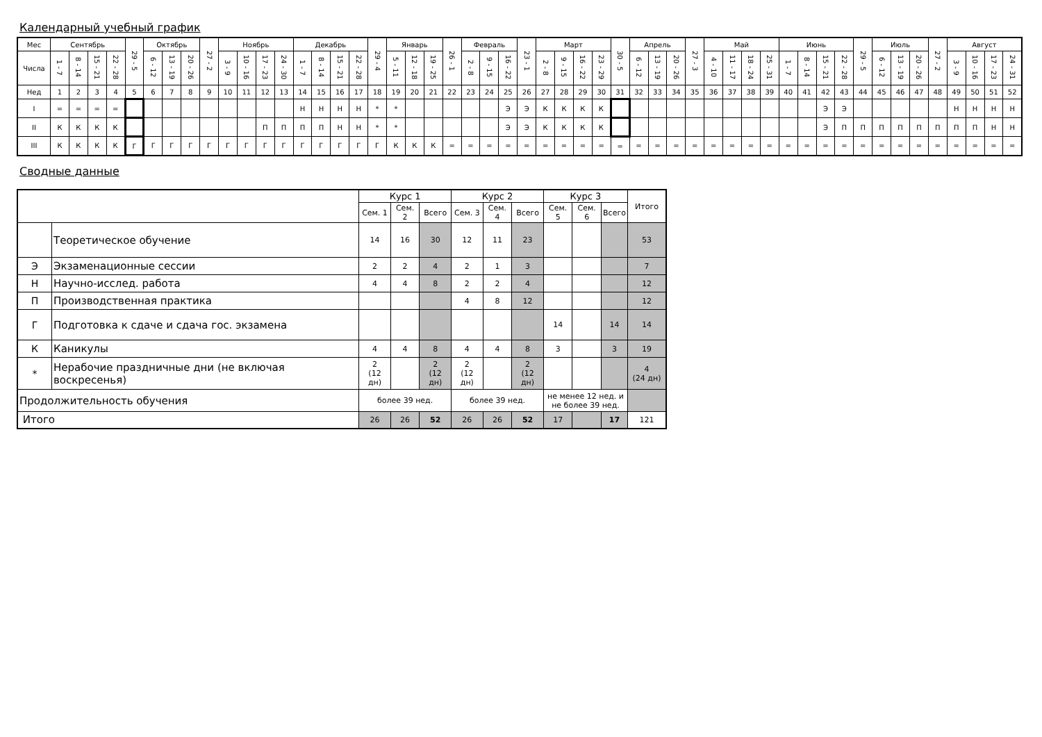Календарный учебный график
| Мес | Сентябрь | | | | 29 - 5 | Октябрь | | | 27 - 2 | Ноябрь | | | | Декабрь | | | | 29 - 4 | Январь | | | 26 - 1 | Февраль | | | 23 - 1 | Март | | | | 30 - 5 | Апрель | | | 27 - 3 | Май | | | | Июнь | | | | 29 - 5 | Июль | | | 27 - 2 | Август | | | |
| Числа | 1 - 7 | 8 - 14 | 15 - 21 | 22 - 28 | | 6 - 12 | 13 - 19 | 20 - 26 | | 3 - 9 | 10 - 16 | 17 - 23 | 24 - 30 | 1 - 7 | 8 - 14 | 15 - 21 | 22 - 28 | | 5 - 11 | 12 - 18 | 19 - 25 | | 2 - 8 | 9 - 15 | 16 - 22 | | 2 - 8 | 9 - 15 | 16 - 22 | 23 - 29 | | 6 - 12 | 13 - 19 | 20 - 26 | | 4 - 10 | 11 - 17 | 18 - 24 | 25 - 31 | 1 - 7 | 8 - 14 | 15 - 21 | 22 - 28 | | 6 - 12 | 13 - 19 | 20 - 26 | | 3 - 9 | 10 - 16 | 17 - 23 | 24 - 31 |
| Нед | 1 | 2 | 3 | 4 | 5 | 6 | 7 | 8 | 9 | 10 | 11 | 12 | 13 | 14 | 15 | 16 | 17 | 18 | 19 | 20 | 21 | 22 | 23 | 24 | 25 | 26 | 27 | 28 | 29 | 30 | 31 | 32 | 33 | 34 | 35 | 36 | 37 | 38 | 39 | 40 | 41 | 42 | 43 | 44 | 45 | 46 | 47 | 48 | 49 | 50 | 51 | 52 |
| I | = | = | = | = | | | | | | | | | | Н | Н | Н | Н | * | * | | | | | | Э | Э | К | К | К | К | | | | | | | | | | | | Э | Э | | | | | | Н | Н | Н | Н |
| II | К | К | К | К | | | | | | | | П | П | П | П | Н | Н | * | * | | | | | | Э | Э | К | К | К | К | | | | | | | | | | | | Э | П | П | П | П | П | П | П | П | Н | Н |
| III | К | К | К | К | Г | Г | Г | Г | Г | Г | Г | Г | Г | Г | Г | Г | Г | Г | К | К | К | = | = | = | = | = | = | = | = | = | = | = | = | = | = | = | = | = | = | = | = | = | = | = | = | = | = | = | = | = | = | = |
Сводные данные
| | | Курс 1 | | | Курс 2 | | | Курс 3 | | | Итого |
| | | Сем. 1 | Сем. 2 | Всего | Сем. 3 | Сем. 4 | Всего | Сем. 5 | Сем. 6 | Всего | |
| | Теоретическое обучение | 14 | 16 | 30 | 12 | 11 | 23 | | | | 53 |
| Э | Экзаменационные сессии | 2 | 2 | 4 | 2 | 1 | 3 | | | | 7 |
| Н | Научно-исслед. работа | 4 | 4 | 8 | 2 | 2 | 4 | | | | 12 |
| П | Производственная практика | | | | 4 | 8 | 12 | | | | 12 |
| Г | Подготовка к сдаче и сдача гос. экзамена | | | | | | | 14 | | 14 | 14 |
| К | Каникулы | 4 | 4 | 8 | 4 | 4 | 8 | 3 | | 3 | 19 |
| * | Нерабочие праздничные дни (не включая воскресенья) | 2 (12 дн) | | 2 (12 дн) | 2 (12 дн) | | 2 (12 дн) | | | | 4 (24 дн) |
| Продолжительность обучения | | более 39 нед. | | | более 39 нед. | | | не менее 12 нед. и не более 39 нед. | | | |
| Итого | | 26 | 26 | 52 | 26 | 26 | 52 | 17 | | 17 | 121 |